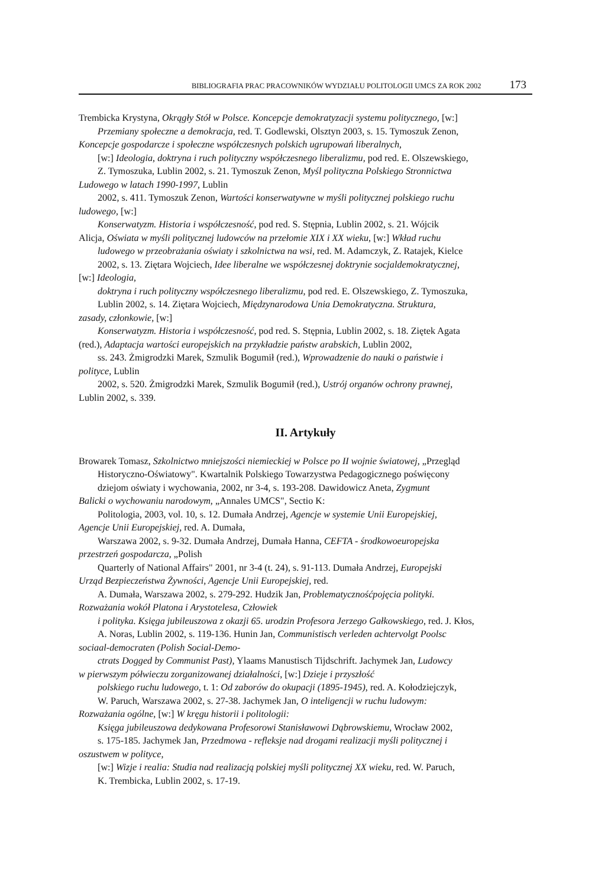BIBLIOGRAFIA PRAC PRACOWNIKÓW WYDZIAŁU POLITOLOGII UMCS ZA ROK 2002 173
Trembicka Krystyna, Okrągły Stół w Polsce. Koncepcje demokratyzacji systemu politycznego, [w:]
Przemiany społeczne a demokracja, red. T. Godlewski, Olsztyn 2003, s. 15. Tymoszuk Zenon,
Koncepcje gospodarcze i społeczne współczesnych polskich ugrupowań liberalnych,
[w:] Ideologia, doktryna i ruch polityczny współczesnego liberalizmu, pod red. E. Olszewskiego,
Z. Tymoszuka, Lublin 2002, s. 21. Tymoszuk Zenon, Myśl polityczna Polskiego Stronnictwa
Ludowego w latach 1990-1997, Lublin
2002, s. 411. Tymoszuk Zenon, Wartości konserwatywne w myśli politycznej polskiego ruchu
ludowego, [w:]
Konserwatyzm. Historia i współczesność, pod red. S. Stępnia, Lublin 2002, s. 21. Wójcik
Alicja, Oświata w myśli politycznej ludowców na przełomie XIX i XX wieku, [w:] Wkład ruchu
ludowego w przeobrażania oświaty i szkolnictwa na wsi, red. M. Adamczyk, Z. Ratajek, Kielce
2002, s. 13. Ziętara Wojciech, Idee liberalne we współczesnej doktrynie socjaldemokratycznej,
[w:] Ideologia,
doktryna i ruch polityczny współczesnego liberalizmu, pod red. E. Olszewskiego, Z. Tymoszuka,
Lublin 2002, s. 14. Ziętara Wojciech, Międzynarodowa Unia Demokratyczna. Struktura,
zasady, członkowie, [w:]
Konserwatyzm. Historia i współczesność, pod red. S. Stępnia, Lublin 2002, s. 18. Ziętek Agata
(red.), Adaptacja wartości europejskich na przykładzie państw arabskich, Lublin 2002,
ss. 243. Żmigrodzki Marek, Szmulik Bogumił (red.), Wprowadzenie do nauki o państwie i
polityce, Lublin
2002, s. 520. Żmigrodzki Marek, Szmulik Bogumił (red.), Ustrój organów ochrony prawnej,
Lublin 2002, s. 339.
II. Artykuły
Browarek Tomasz, Szkolnictwo mniejszości niemieckiej w Polsce po II wojnie światowej, „Przegląd
Historyczno-Oświatowy". Kwartalnik Polskiego Towarzystwa Pedagogicznego poświęcony
dziejom oświaty i wychowania, 2002, nr 3-4, s. 193-208. Dawidowicz Aneta, Zygmunt
Balicki o wychowaniu narodowym, „Annales UMCS", Sectio K:
Politologia, 2003, vol. 10, s. 12. Dumała Andrzej, Agencje w systemie Unii Europejskiej,
Agencje Unii Europejskiej, red. A. Dumała,
Warszawa 2002, s. 9-32. Dumała Andrzej, Dumała Hanna, CEFTA - środkowoeuropejska
przestrzeń gospodarcza, „Polish
Quarterly of National Affairs" 2001, nr 3-4 (t. 24), s. 91-113. Dumała Andrzej, Europejski
Urząd Bezpieczeństwa Żywności, Agencje Unii Europejskiej, red.
A. Dumała, Warszawa 2002, s. 279-292. Hudzik Jan, Problematycznośćpojęcia polityki.
Rozważania wokół Platona i Arystotelesa, Człowiek
i polityka. Księga jubileuszowa z okazji 65. urodzin Profesora Jerzego Gałkowskiego, red. J. Kłos,
A. Noras, Lublin 2002, s. 119-136. Hunin Jan, Communistisch verleden achtervolgt Poolsc
sociaal-democraten (Polish Social-Demo-
ctrats Dogged by Communist Past), Ylaams Manustisch Tijdschrift. Jachymek Jan, Ludowcy
w pierwszym półwieczu zorganizowanej działalności, [w:] Dzieje i przyszłość
polskiego ruchu ludowego, t. 1: Od zaborów do okupacji (1895-1945), red. A. Kołodziejczyk,
W. Paruch, Warszawa 2002, s. 27-38. Jachymek Jan, O inteligencji w ruchu ludowym:
Rozważania ogólne, [w:] W kręgu historii i politologii:
Księga jubileuszowa dedykowana Profesorowi Stanisławowi Dąbrowskiemu, Wrocław 2002,
s. 175-185. Jachymek Jan, Przedmowa - refleksje nad drogami realizacji myśli politycznej i
oszustwem w polityce,
[w:] Wizje i realia: Studia nad realizacją polskiej myśli politycznej XX wieku, red. W. Paruch,
K. Trembicka, Lublin 2002, s. 17-19.